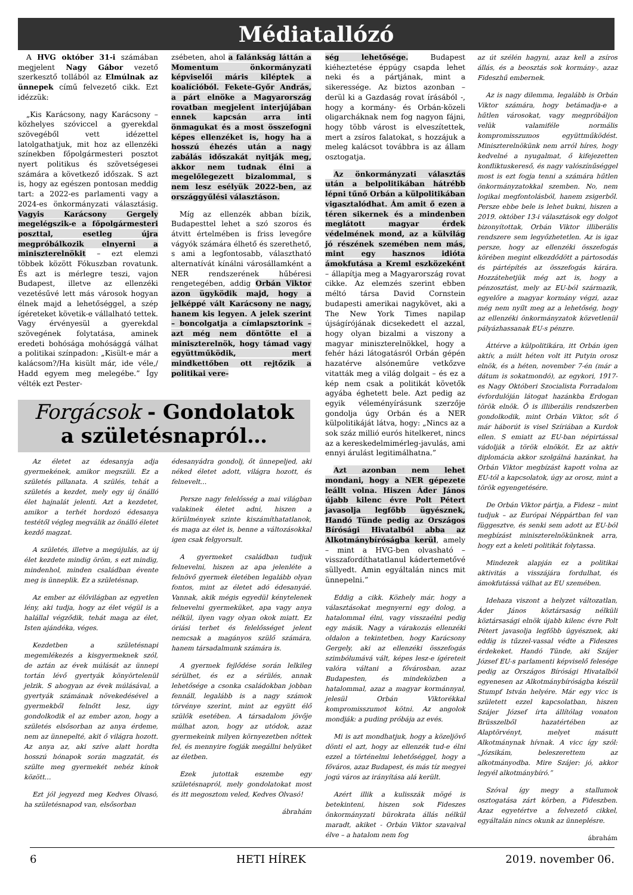Médiatallózó
A HVG október 31-i számában megjelent Nagy Gábor vezető szerkesztő tollából az Elmúlnak az ünnepek című felvezető cikk. Ezt idézzük:
„Kis Karácsony, nagy Karácsony – közhelyes szóviccel a gyerekdal szövegéből vett idézettel latolgathatjuk, mit hoz az ellenzéki színekben főpolgármesteri posztot nyert politikus és szövetségesei számára a következő időszak. S azt is, hogy az egészen pontosan meddig tart: a 2022-es parlamenti vagy a 2024-es önkormányzati választásig. Vagyis Karácsony Gergely megelégszik-e a főpolgármesteri poszttal, esetleg újra megpróbálkozik elnyerni a miniszterelnökit – ezt elemzi többek között Fókuszban rovatunk. És azt is mérlegre teszi, vajon Budapest, illetve az ellenzéki vezetésűvé lett más városok hogyan élnek majd a lehetőséggel, a szép ígéreteket követik-e vállalható tettek. Vagy érvényesül a gyerekdal szövegének folytatása, aminek eredeti bohósága mohósággá válhat a politikai színpadon: „Kisült-e már a kalácsom?/Ha kisült már, ide véle,/ Hadd egyem meg melegébe.” Így vélték ezt Pester-
zsébeten, ahol a falánkság láttán a Momentum önkormányzati képviselői máris kiléptek a koalícióból. Fekete-Győr András, a párt elnöke a Magyarország rovatban megjelent interjújában ennek kapcsán arra inti önmagukat és a most összefogni képes ellenzéket is, hogy ha a hosszú éhezés után a nagy zabálás időszakát nyitják meg, akkor nem tudnak élni a megelőlegezett bizalommal, s nem lesz esélyük 2022-ben, az országgyűlési választáson.
Míg az ellenzék abban bízik, Budapesttel lehet a szó szoros és átvitt értelmében is friss levegőre vágyók számára élhető és szerethető, s ami a legfontosabb, választható alternatívát kínálni városállamként a NER rendszerének hűbéresi rengetegében, addig Orbán Viktor azon ügyködik majd, hogy a jelképpé vált Karácsony ne nagy, hanem kis legyen. A jelek szerint – boncolgatja a címlapsztorink – azt még nem döntötte el a miniszterelnök, hogy támad vagy együttműködik, mert mindkettőben ott rejtőzik a politikai vere-
ség lehetősége. Budapest kiéheztetése éppúgy csapda lehet neki és a pártjának, mint a sikeressége. Az biztos azonban – derül ki a Gazdaság rovat írásából -, hogy a kormány- és Orbán-közeli oligarcháknak nem fog nagyon fájni, hogy több várost is elveszítettek, mert a zsíros falatokat, s hozzájuk a meleg kalácsot továbbra is az állam osztogatja.
Az önkormányzati választás után a belpolitikában hátrébb lépni tűnő Orbán a külpolitikában vigasztalódhat. Ám amit ő ezen a téren sikernek és a mindenben meglátott magyar érdek védelmének mond, az a külvilág jó részének szemében nem más, mint egy hasznos idióta ámokfutása a Kreml eszközeként – állapítja meg a Magyarország rovat cikke. Az elemzés szerint ebben méltó társa David Cornstein budapesti amerikai nagykövet, aki a The New York Times napilap újságírójának dicsekedett el azzal, hogy olyan bizalmi a viszony a magyar miniszterelnökkel, hogy a fehér házi látogatásról Orbán gépén hazatérve alsóneműre vetkőzve vitatták meg a világ dolgait – és ez a kép nem csak a politikát követők agyába éghetett bele. Azt pedig az egyik véleményírásunk szerzője gondolja úgy Orbán és a NER külpolitikáját látva, hogy: „Nincs az a sok száz millió eurós hitelkeret, nincs az a kereskedelmimérleg-javulás, ami ennyi árulást legitimálhatna.”
Azt azonban nem lehet mondani, hogy a NER gépezete leállt volna. Hiszen Áder János újabb kilenc évre Polt Pétert javasolja legfőbb ügyésznek, Handó Tünde pedig az Országos Bírósági Hivatalból abba az Alkotmánybíróságba kerül, amely – mint a HVG-ben olvasható – visszafordíthatatlanul kádertemetővé süllyedt. Amin egyáltalán nincs mit ünnepelni.”
Eddig a cikk. Közhely már, hogy a választásokat megnyerni egy dolog, a hatalommal élni, vagy visszaélni pedig egy másik. Nagy a várakozás ellenzéki oldalon a tekintetben, hogy Karácsony Gergely, aki az ellenzéki összefogás szimbólumává vált, képes lesz-e ígéreteit valóra váltani a fővárosban, azaz Budapesten, és mindeközben a hatalommal, azaz a magyar kormánnyal, jelesül Orbán Viktorékkal kompromisszumot kötni. Az angolok mondják: a puding próbája az evés.
Mi is azt mondhatjuk, hogy a közeljövő dönti el azt, hogy az ellenzék tud-e élni ezzel a történelmi lehetőséggel, hogy a főváros, azaz Budapest, és más tíz megyei jogú város az irányítása alá került.
Azért illik a kulisszák mögé is betekinteni, hiszen sok Fideszes önkormányzati bürokrata állás nélkül maradt, akiket - Orbán Viktor szavaival élve – a hatalom nem fog
az út szélén hagyni, azaz kell a zsíros állás, és a beosztás sok kormány-, azaz Fideszhű embernek.
Az is nagy dilemma, legalább is Orbán Viktor számára, hogy betámadja-e a hűtlen városokat, vagy megpróbáljon velük valamiféle normális kompromisszumos együttműködést. Miniszterelnökünk nem arról híres, hogy kedvelné a nyugalmat, ő kifejezetten konfliktuskereső, és nagy valószínűséggel most is ezt fogja tenni a számára hűtlen önkormányzatokkal szemben. No, nem logikai megfontolásból, hanem zsigerből. Persze ebbe bele is lehet bukni, hiszen a 2019. október 13-i választások egy dolgot bizonyítottak, Orbán Viktor illiberális rendszere sem legyőzhetetlen. Az is igaz persze, hogy az ellenzéki összefogás körében megint elkezdődött a pártosodás és pártépítés az összefogás kárára. Hozzátehetjük még azt is, hogy a pénzosztást, mely az EU-ból származik, egyelőre a magyar kormány végzi, azaz még nem nyílt meg az a lehetőség, hogy az ellenzéki önkormányzatok közvetlenül pályázhassanak EU-s pénzre.
Áttérve a külpolitikára, itt Orbán igen aktív, a múlt héten volt itt Putyin orosz elnök, és a héten, november 7-én (már a dátum is sokatmondó), az egykori, 1917-es Nagy Októberi Szocialista Forradalom évfordulóján látogat hazánkba Erdogan török elnök. Ő is illiberális rendszerben gondolkodik, mint Orbán Viktor, sőt ő már háborút is visel Szíriában a Kurdok ellen. S emiatt az EU-ban népirtással vádolják a török elnököt. Ez az aktív diplomácia akkor szolgálná hazánkat, ha Orbán Viktor megbízást kapott volna az EU-tól a kapcsolatok, úgy az orosz, mint a török egyengetésére.
De Orbán Viktor pártja, a Fidesz – mint tudjuk – az Európai Néppártban fel van függesztve, és senki sem adott az EU-ból megbízást miniszterelnökünknek arra, hogy ezt a keleti politikát folytassa.
Mindezek alapján ez a politikai aktivitás a visszájára fordulhat, és ámokfutássá válhat az EU szemében.
Idehaza viszont a helyzet változatlan, Áder János köztársaság nélküli köztársasági elnök újabb kilenc évre Polt Pétert javasolja legfőbb ügyésznek, aki eddig is tűzzel-vassal védte a Fideszes érdekeket. Handó Tünde, aki Szájer József EU-s parlamenti képviselő felesége pedig az Országos Bírósági Hivatalból egyenesen az Alkotmánybíróságba készül Stumpf István helyére. Már egy vicc is született ezzel kapcsolatban, hiszen Szájer József írta állítólag vonaton Brüsszelből hazatértében az Alaptörvényt, melyet másutt Alkotmánynak hívnak. A vicc így szól: „Józsikám, beleszerettem az alkotmányodba. Mire Szájer: jó, akkor legyél alkotmánybíró.”
Szóval így megy a stallumok osztogatása zárt körben, a Fideszben. Azaz egyetértve a felvezető cikkel, egyáltalán nincs okunk az ünneplésre.
ábrahám
Forgácsok - Gondolatok
a születésnapról…
Az életet az édesanyja adja gyermekének, amikor megszüli. Ez a születés pillanata. A szülés, tehát a születés a kezdet, mely egy új önálló élet hajnalát jelenti. Azt a kezdetet, amikor a terhét hordozó édesanya testétől végleg megválik az önálló életet kezdő magzat.
A születés, illetve a megújulás, az új élet kezdete mindig öröm, s ezt mindig, mindenhol, minden családban évente meg is ünneplik. Ez a születésnap.
Az ember az élővilágban az egyetlen lény, aki tudja, hogy az élet végül is a halállal végződik, tehát maga az élet, Isten ajándéka, véges.
Kezdetben a születésnapi megemlékezés a kisgyermeknek szól, de aztán az évek múlását az ünnepi tortán lévő gyertyák könyörtelenül jelzik. S ahogyan az évek múlásával, a gyertyák számának növekedésével a gyermekből felnőtt lesz, úgy gondolkodik el az ember azon, hogy a születés elsősorban az anya érdeme, nem az ünnepelté, akit ő világra hozott. Az anya az, aki szíve alatt hordta hosszú hónapok során magzatát, és szülte meg gyermekét nehéz kínok között…
Ezt jól jegyezd meg Kedves Olvasó, ha születésnapod van, elsősorban
édesanyádra gondolj, őt ünnepeljed, aki néked életet adott, világra hozott, és felnevelt…
Persze nagy felelősség a mai világban valakinek életet adni, hiszen a körülmények szinte kiszámíthatatlanok, és maga az élet is, benne a változásokkal igen csak felgyorsult.
A gyermeket családban tudjuk felnevelni, hiszen az apa jelenléte a felnövő gyermek életében legalább olyan fontos, mint az életet adó édesanyáé. Vannak, akik mégis egyedül kénytelenek felnevelni gyermeküket, apa vagy anya nélkül, ilyen vagy olyan okok miatt. Ez óriási terhet és felelősséget jelent nemcsak a magányos szülő számára, hanem társadalmunk számára is.
A gyermek fejlődése során lelkileg sérülhet, és ez a sérülés, annak lehetősége a csonka családokban jobban fennáll, legalább is a nagy számok törvénye szerint, mint az együtt élő szülők esetében. A társadalom jövője múlhat azon, hogy az utódok, azaz gyermekeink milyen környezetben nőttek fel, és mennyire fogják megállni helyüket az életben.
Ezek jutottak eszembe egy születésnapról, mely gondolatokat most és itt megosztom veled, Kedves Olvasó!
ábrahám
6 HETI HÍREK 2019. november 06.